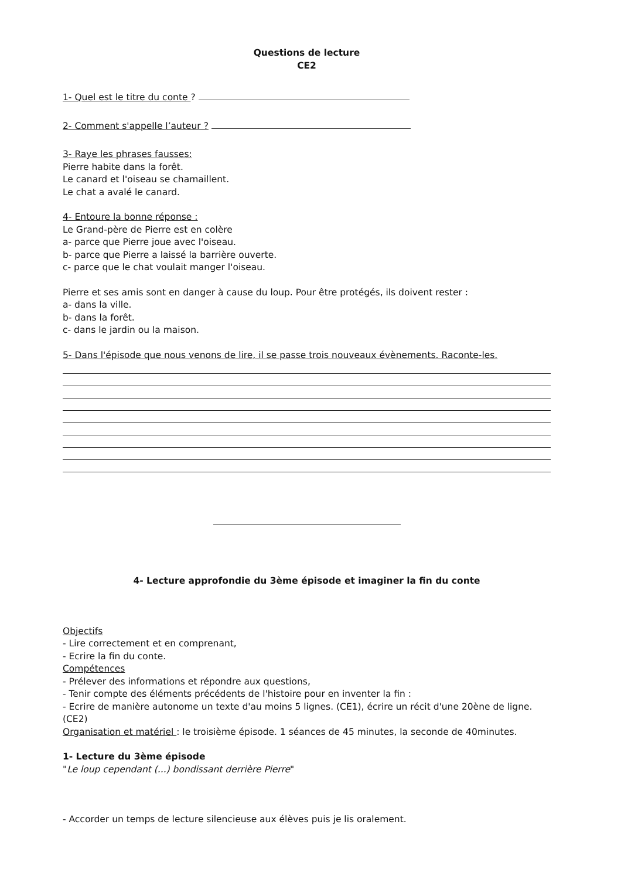Questions de lecture
CE2
1- Quel est le titre du conte ?
2- Comment s'appelle l’auteur ?
3- Raye les phrases fausses:
Pierre habite dans la forêt.
Le canard et l'oiseau se chamaillent.
Le chat a avalé le canard.
4- Entoure la bonne réponse :
Le Grand-père de Pierre est en colère
a- parce que Pierre joue avec l'oiseau.
b- parce que Pierre a laissé la barrière ouverte.
c- parce que le chat voulait manger l'oiseau.
Pierre et ses amis sont en danger à cause du loup. Pour être protégés, ils doivent rester :
a- dans la ville.
b- dans la forêt.
c- dans le jardin ou la maison.
5- Dans l'épisode que nous venons de lire, il se passe trois nouveaux évènements. Raconte-les.
4- Lecture approfondie du 3ème épisode et imaginer la fin du conte
Objectifs
- Lire correctement et en comprenant,
- Ecrire la fin du conte.
Compétences
- Prélever des informations et répondre aux questions,
- Tenir compte des éléments précédents de l'histoire pour en inventer la fin :
- Ecrire de manière autonome un texte d'au moins 5 lignes. (CE1), écrire un récit d'une 20ène de ligne. (CE2)
Organisation et matériel : le troisième épisode. 1 séances de 45 minutes, la seconde de 40minutes.
1- Lecture du 3ème épisode
"Le loup cependant (...) bondissant derrière Pierre"
- Accorder un temps de lecture silencieuse aux élèves puis je lis oralement.